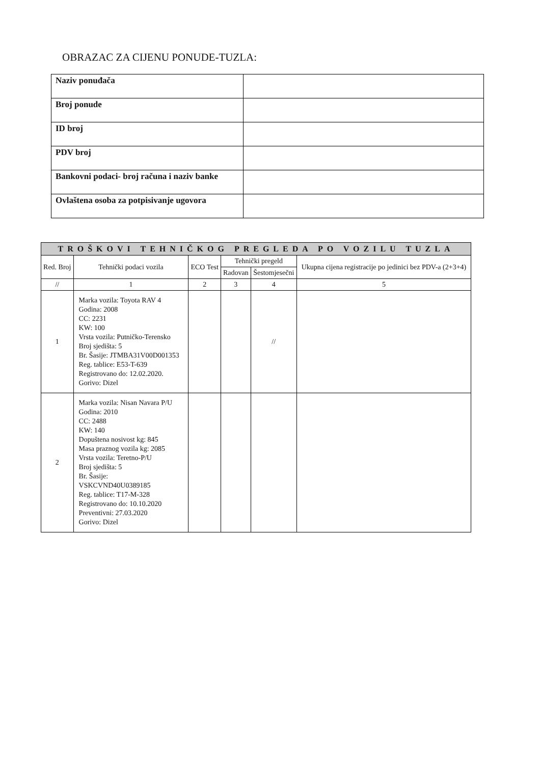OBRAZAC ZA CIJENU PONUDE-TUZLA:
| Naziv ponuđača | |
| Broj ponude | |
| ID broj | |
| PDV broj | |
| Bankovni podaci- broj računa i naziv banke | |
| Ovlaštena osoba za potpisivanje ugovora | |
| TROŠKOVI TEHNIČKOG PREGLEDA PO VOZILU TUZLA | | | | | |
| --- | --- | --- | --- | --- | --- |
| Red. Broj | Tehnički podaci vozila | ECO Test | Tehnički pregeld | | Ukupna cijena registracije po jedinici bez PDV-a (2+3+4) |
| | | | Radovan | Šestomjesečni | |
| // | 1 | 2 | 3 | 4 | 5 |
| 1 | Marka vozila: Toyota RAV 4 Godina: 2008 CC: 2231 KW: 100 Vrsta vozila: Putničko-Terensko Broj sjedišta: 5 Br. Šasije: JTMBA31V00D001353 Reg. tablice: E53-T-639 Registrovano do: 12.02.2020. Gorivo: Dizel | | | // | |
| 2 | Marka vozila: Nisan Navara P/U Godina: 2010 CC: 2488 KW: 140 Dopuštena nosivost kg: 845 Masa praznog vozila kg: 2085 Vrsta vozila: Teretno-P/U Broj sjedišta: 5 Br. Šasije: VSKCVND40U0389185 Reg. tablice: T17-M-328 Registrovano do: 10.10.2020 Preventivni: 27.03.2020 Gorivo: Dizel | | | | |